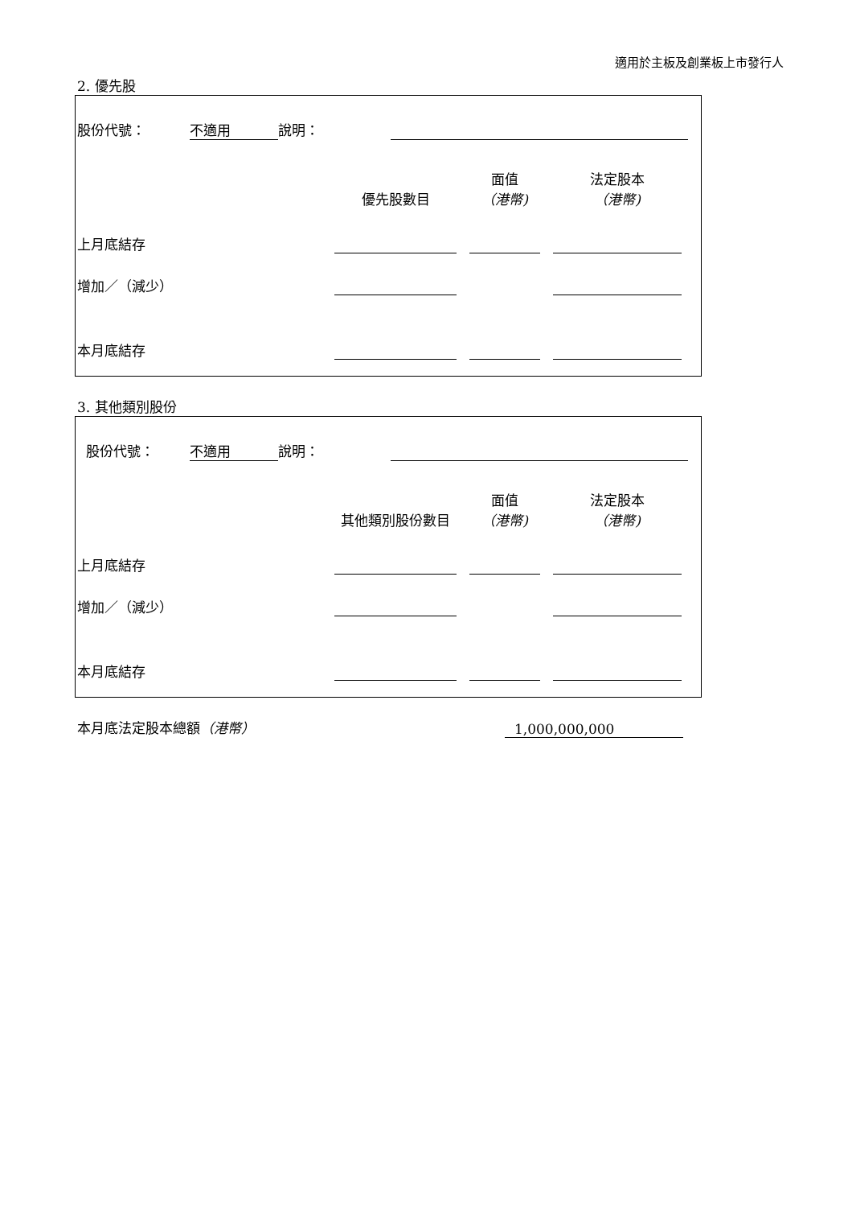適用於主板及創業板上市發行人
2. 優先股
| 股份代號： | 不適用 | 說明： | | |
| | 優先股數目 | | 面值 （港幣) | | 法定股本 （港幣) | |
| 上月底結存 | | | | | | |
| 增加／（減少） | | | | | | |
| 本月底結存 | | | | | | |
3. 其他類別股份
| 股份代號： | 不適用 | 說明： | | |
| | 其他類別股份數目 | | 面值 （港幣) | | 法定股本 （港幣) | |
| 上月底結存 | | | | | | |
| 增加／（減少） | | | | | | |
| 本月底結存 | | | | | | |
| 本月底法定股本總額 （港幣） | 1,000,000,000 |